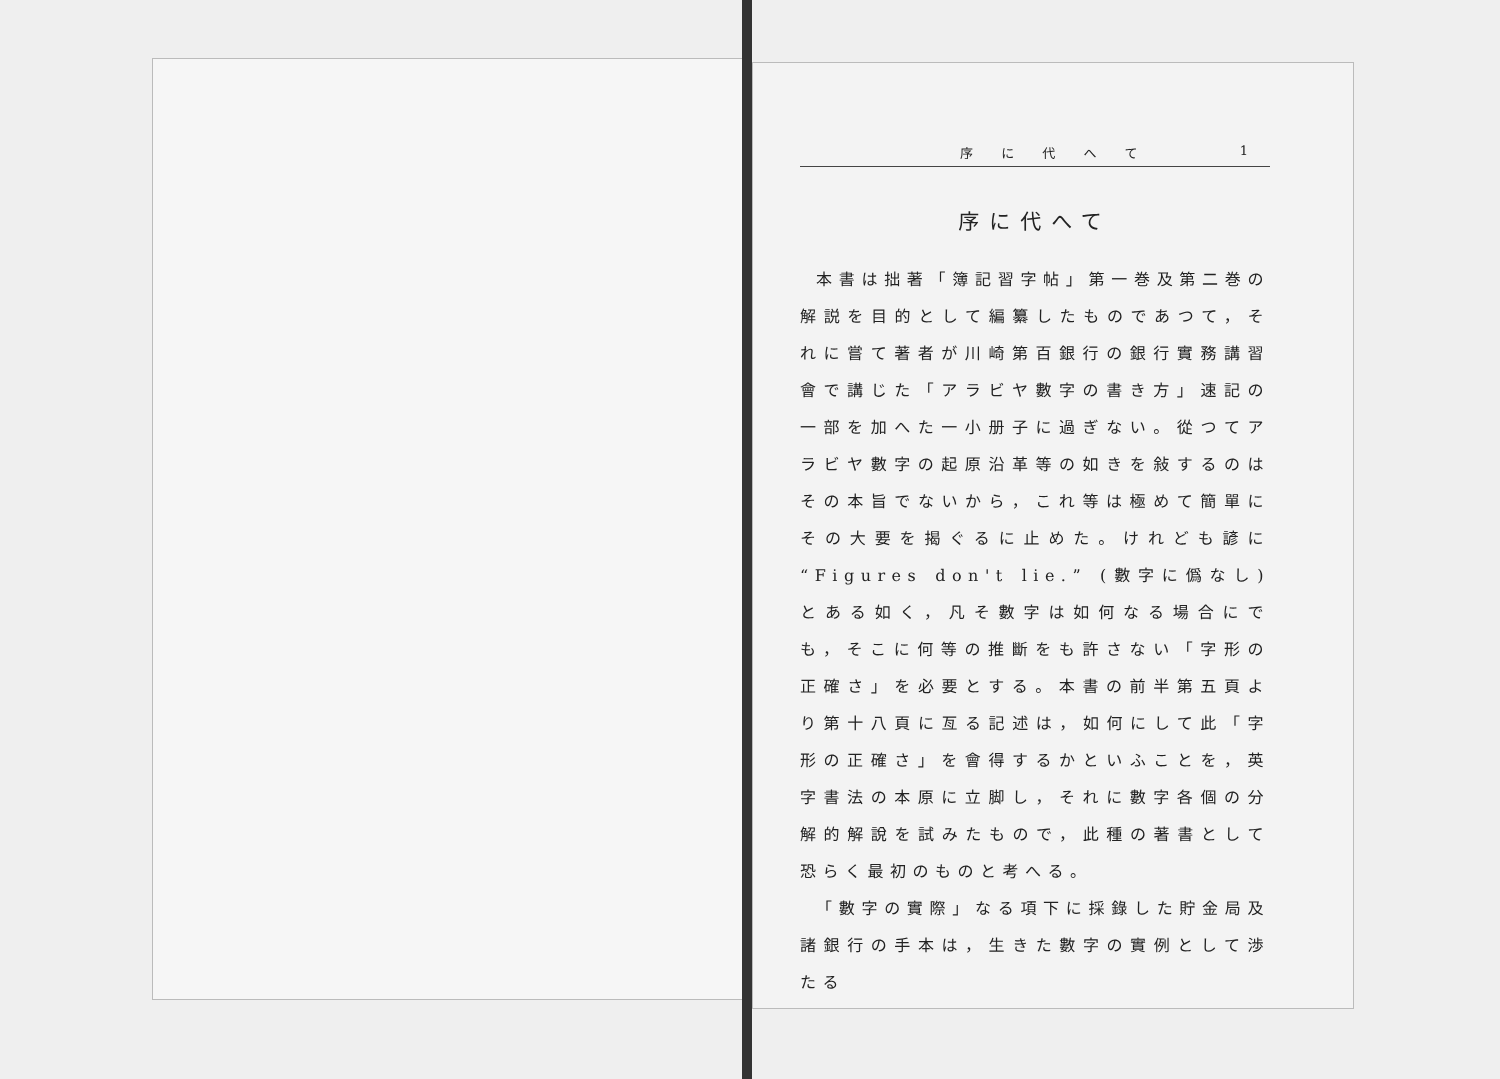序 に 代 へ て 1
序に代へて
本書は拙著「簿記習字帖」第一巻及第二巻の解説を目的として編纂したものであつて，それに嘗て著者が川崎第百銀行の銀行實務講習會で講じた「アラビヤ數字の書き方」速記の一部を加へた一小册子に過ぎない。從つてアラビヤ數字の起原沿革等の如きを敍するのはその本旨でないから，これ等は極めて簡單にその大要を揭ぐるに止めた。けれども諺に “Figures don't lie.” (數字に僞なし)とある如く，凡そ數字は如何なる場合にでも，そこに何等の推斷をも許さない「字形の正確さ」を必要とする。本書の前半第五頁より第十八頁に亙る記述は，如何にして此「字形の正確さ」を會得するかといふことを，英字書法の本原に立脚し，それに數字各個の分解的解說を試みたもので，此種の著書として恐らく最初のものと考へる。
「數字の實際」なる項下に採錄した貯金局及諸銀行の手本は，生きた數字の實例として渉たる